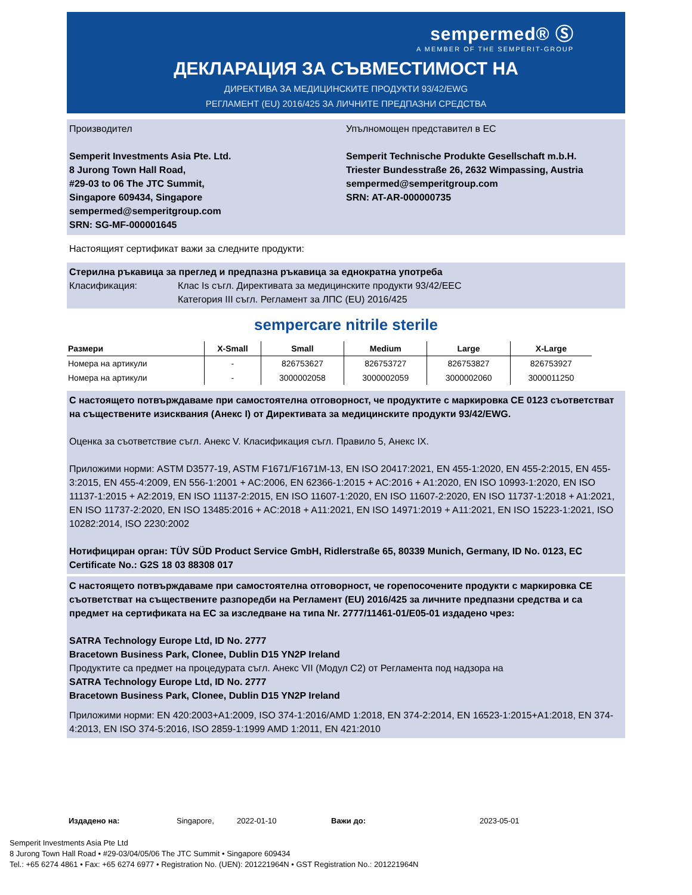sempermed® Ⓢ
A MEMBER OF THE SEMPERIT-GROUP
ДЕКЛАРАЦИЯ ЗА СЪВМЕСТИМОСТ НА
ДИРЕКТИВА ЗА МЕДИЦИНСКИТЕ ПРОДУКТИ 93/42/EWG
РЕГЛАМЕНТ (EU) 2016/425 ЗА ЛИЧНИТЕ ПРЕДПАЗНИ СРЕДСТВА
Производител
Semperit Investments Asia Pte. Ltd.
8 Jurong Town Hall Road,
#29-03 to 06 The JTC Summit,
Singapore 609434, Singapore
sempermed@semperitgroup.com
SRN: SG-MF-000001645
Упълномощен представител в ЕС
Semperit Technische Produkte Gesellschaft m.b.H.
Triester Bundesstraße 26, 2632 Wimpassing, Austria
sempermed@semperitgroup.com
SRN: AT-AR-000000735
Настоящият сертификат важи за следните продукти:
Стерилна ръкавица за преглед и предпазна ръкавица за еднократна употреба
Класификация: Клас Is съгл. Директивата за медицинските продукти 93/42/EEC
Категория III съгл. Регламент за ЛПС (EU) 2016/425
sempercare nitrile sterile
| Размери | X-Small | Small | Medium | Large | X-Large |
| --- | --- | --- | --- | --- | --- |
| Номера на артикули | - | 826753627 | 826753727 | 826753827 | 826753927 |
| Номера на артикули | - | 3000002058 | 3000002059 | 3000002060 | 3000011250 |
С настоящето потвърждаваме при самостоятелна отговорност, че продуктите с маркировка CE 0123 съответстват на съществените изисквания (Анекс I) от Директивата за медицинските продукти 93/42/EWG.
Оценка за съответствие съгл. Анекс V. Класификация съгл. Правило 5, Анекс IX.
Приложими норми: ASTM D3577-19, ASTM F1671/F1671M-13, EN ISO 20417:2021, EN 455-1:2020, EN 455-2:2015, EN 455-3:2015, EN 455-4:2009, EN 556-1:2001 + AC:2006, EN 62366-1:2015 + AC:2016 + A1:2020, EN ISO 10993-1:2020, EN ISO 11137-1:2015 + A2:2019, EN ISO 11137-2:2015, EN ISO 11607-1:2020, EN ISO 11607-2:2020, EN ISO 11737-1:2018 + A1:2021, EN ISO 11737-2:2020, EN ISO 13485:2016 + AC:2018 + A11:2021, EN ISO 14971:2019 + A11:2021, EN ISO 15223-1:2021, ISO 10282:2014, ISO 2230:2002
Нотифициран орган: TÜV SÜD Product Service GmbH, Ridlerstraße 65, 80339 Munich, Germany, ID No. 0123, EC Certificate No.: G2S 18 03 88308 017
С настоящето потвърждаваме при самостоятелна отговорност, че горепосочените продукти с маркировка CE съответстват на съществените разпоредби на Регламент (EU) 2016/425 за личните предпазни средства и са предмет на сертификата на ЕС за изследване на типа Nr. 2777/11461-01/E05-01 издадено чрез:
SATRA Technology Europe Ltd, ID No. 2777
Bracetown Business Park, Clonee, Dublin D15 YN2P Ireland
Продуктите са предмет на процедурата съгл. Анекс VII (Модул C2) от Регламента под надзора на
SATRA Technology Europe Ltd, ID No. 2777
Bracetown Business Park, Clonee, Dublin D15 YN2P Ireland
Приложими норми: EN 420:2003+A1:2009, ISO 374-1:2016/AMD 1:2018, EN 374-2:2014, EN 16523-1:2015+A1:2018, EN 374-4:2013, EN ISO 374-5:2016, ISO 2859-1:1999 AMD 1:2011, EN 421:2010
Издадено на: Singapore, 2022-01-10 Важи до: 2023-05-01
Semperit Investments Asia Pte Ltd
8 Jurong Town Hall Road • #29-03/04/05/06 The JTC Summit • Singapore 609434
Tel.: +65 6274 4861 • Fax: +65 6274 6977 • Registration No. (UEN): 201221964N • GST Registration No.: 201221964N